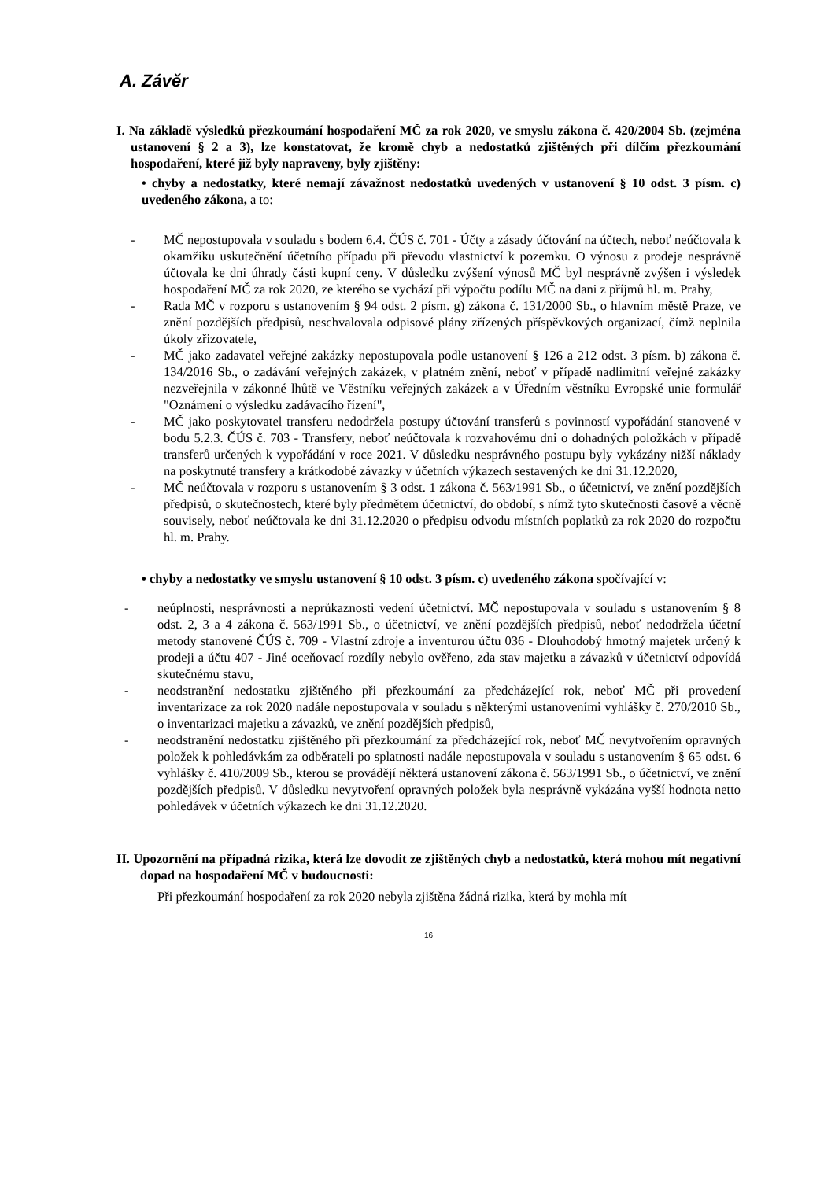A. Závěr
I. Na základě výsledků přezkoumání hospodaření MČ za rok 2020, ve smyslu zákona č. 420/2004 Sb. (zejména ustanovení § 2 a 3), lze konstatovat, že kromě chyb a nedostatků zjištěných při dílčím přezkoumání hospodaření, které již byly napraveny, byly zjištěny:
• chyby a nedostatky, které nemají závažnost nedostatků uvedených v ustanovení § 10 odst. 3 písm. c) uvedeného zákona, a to:
- MČ nepostupovala v souladu s bodem 6.4. ČÚS č. 701 - Účty a zásady účtování na účtech, neboť neúčtovala k okamžiku uskutečnění účetního případu při převodu vlastnictví k pozemku. O výnosu z prodeje nesprávně účtovala ke dni úhrady části kupní ceny. V důsledku zvýšení výnosů MČ byl nesprávně zvýšen i výsledek hospodaření MČ za rok 2020, ze kterého se vychází při výpočtu podílu MČ na dani z příjmů hl. m. Prahy,
- Rada MČ v rozporu s ustanovením § 94 odst. 2 písm. g) zákona č. 131/2000 Sb., o hlavním městě Praze, ve znění pozdějších předpisů, neschvalovala odpisové plány zřízených příspěvkových organizací, čímž neplnila úkoly zřizovatele,
- MČ jako zadavatel veřejné zakázky nepostupovala podle ustanovení § 126 a 212 odst. 3 písm. b) zákona č. 134/2016 Sb., o zadávání veřejných zakázek, v platném znění, neboť v případě nadlimitní veřejné zakázky nezveřejnila v zákonné lhůtě ve Věstníku veřejných zakázek a v Úředním věstníku Evropské unie formulář "Oznámení o výsledku zadávacího řízení",
- MČ jako poskytovatel transferu nedodržela postupy účtování transferů s povinností vypořádání stanovené v bodu 5.2.3. ČÚS č. 703 - Transfery, neboť neúčtovala k rozvahovému dni o dohadných položkách v případě transferů určených k vypořádání v roce 2021. V důsledku nesprávného postupu byly vykázány nižší náklady na poskytnuté transfery a krátkodobé závazky v účetních výkazech sestavených ke dni 31.12.2020,
- MČ neúčtovala v rozporu s ustanovením § 3 odst. 1 zákona č. 563/1991 Sb., o účetnictví, ve znění pozdějších předpisů, o skutečnostech, které byly předmětem účetnictví, do období, s nímž tyto skutečnosti časově a věcně souvisely, neboť neúčtovala ke dni 31.12.2020 o předpisu odvodu místních poplatků za rok 2020 do rozpočtu hl. m. Prahy.
• chyby a nedostatky ve smyslu ustanovení § 10 odst. 3 písm. c) uvedeného zákona spočívající v:
- neúplnosti, nesprávnosti a neprůkaznosti vedení účetnictví. MČ nepostupovala v souladu s ustanovením § 8 odst. 2, 3 a 4 zákona č. 563/1991 Sb., o účetnictví, ve znění pozdějších předpisů, neboť nedodržela účetní metody stanovené ČÚS č. 709 - Vlastní zdroje a inventurou účtu 036 - Dlouhodobý hmotný majetek určený k prodeji a účtu 407 - Jiné oceňovací rozdíly nebylo ověřeno, zda stav majetku a závazků v účetnictví odpovídá skutečnému stavu,
- neodstranění nedostatku zjištěného při přezkoumání za předcházející rok, neboť MČ při provedení inventarizace za rok 2020 nadále nepostupovala v souladu s některými ustanoveními vyhlášky č. 270/2010 Sb., o inventarizaci majetku a závazků, ve znění pozdějších předpisů,
- neodstranění nedostatku zjištěného při přezkoumání za předcházející rok, neboť MČ nevytvořením opravných položek k pohledávkám za odběrateli po splatnosti nadále nepostupovala v souladu s ustanovením § 65 odst. 6 vyhlášky č. 410/2009 Sb., kterou se provádějí některá ustanovení zákona č. 563/1991 Sb., o účetnictví, ve znění pozdějších předpisů. V důsledku nevytvoření opravných položek byla nesprávně vykázána vyšší hodnota netto pohledávek v účetních výkazech ke dni 31.12.2020.
II. Upozornění na případná rizika, která lze dovodit ze zjištěných chyb a nedostatků, která mohou mít negativní dopad na hospodaření MČ v budoucnosti:
Při přezkoumání hospodaření za rok 2020 nebyla zjištěna žádná rizika, která by mohla mít
16